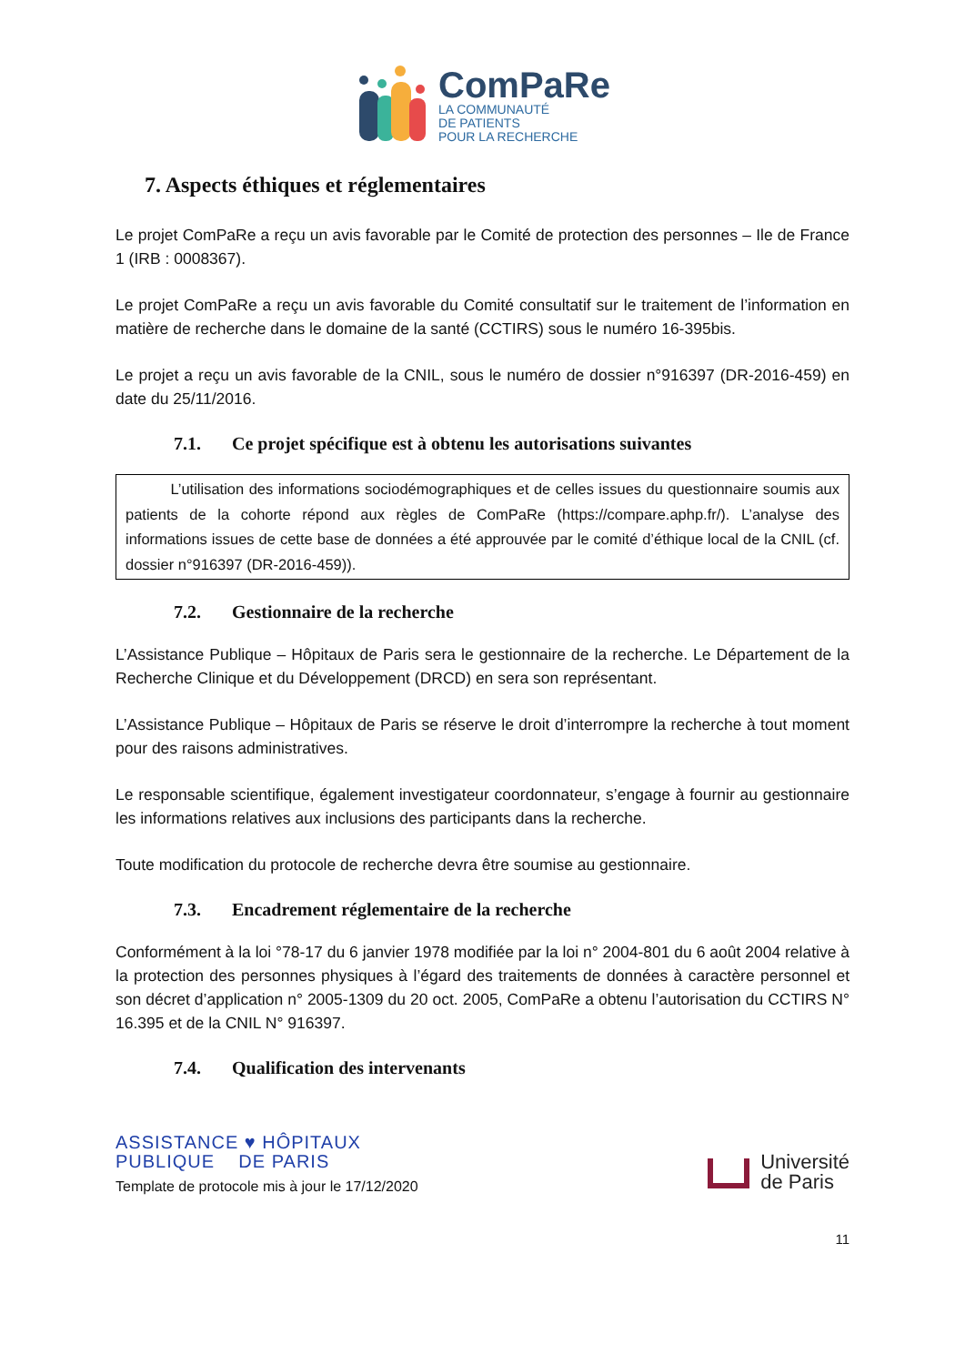ComPaRe
LA COMMUNAUTÉ
DE PATIENTS
POUR LA RECHERCHE
7. Aspects éthiques et réglementaires
Le projet ComPaRe a reçu un avis favorable par le Comité de protection des personnes – Ile de France 1 (IRB : 0008367).
Le projet ComPaRe a reçu un avis favorable du Comité consultatif sur le traitement de l’information en matière de recherche dans le domaine de la santé (CCTIRS) sous le numéro 16-395bis.
Le projet a reçu un avis favorable de la CNIL, sous le numéro de dossier n°916397 (DR-2016-459) en date du 25/11/2016.
7.1. Ce projet spécifique est à obtenu les autorisations suivantes
   L’utilisation des informations sociodémographiques et de celles issues du questionnaire soumis aux patients de la cohorte répond aux règles de ComPaRe (https://compare.aphp.fr/). L’analyse des informations issues de cette base de données a été approuvée par le comité d’éthique local de la CNIL (cf. dossier n°916397 (DR-2016-459)).
7.2. Gestionnaire de la recherche
L’Assistance Publique – Hôpitaux de Paris sera le gestionnaire de la recherche. Le Département de la Recherche Clinique et du Développement (DRCD) en sera son représentant.
L’Assistance Publique – Hôpitaux de Paris se réserve le droit d’interrompre la recherche à tout moment pour des raisons administratives.
Le responsable scientifique, également investigateur coordonnateur, s’engage à fournir au gestionnaire les informations relatives aux inclusions des participants dans la recherche.
Toute modification du protocole de recherche devra être soumise au gestionnaire.
7.3. Encadrement réglementaire de la recherche
Conformément à la loi °78-17 du 6 janvier 1978 modifiée par la loi n° 2004-801 du 6 août 2004 relative à la protection des personnes physiques à l’égard des traitements de données à caractère personnel et son décret d’application n° 2005-1309 du 20 oct. 2005, ComPaRe a obtenu l’autorisation du CCTIRS N° 16.395 et de la CNIL N° 916397.
7.4. Qualification des intervenants
ASSISTANCE ♥ HÔPITAUX
PUBLIQUE DE PARIS
Template de protocole mis à jour le 17/12/2020
Université
de Paris
11